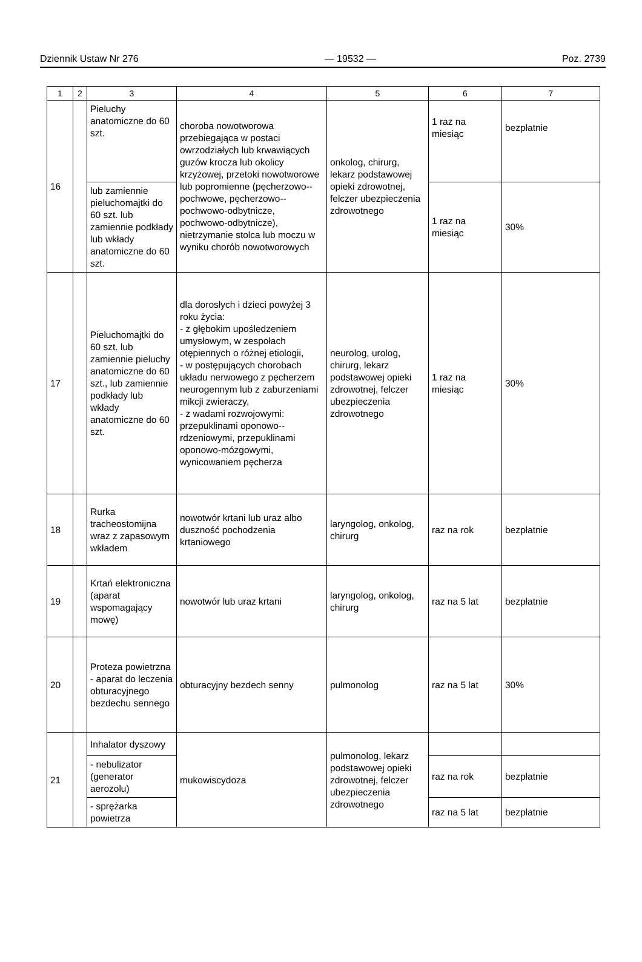Dziennik Ustaw Nr 276 — 19532 — Poz. 2739
| 1 | 2 | 3 | 4 | 5 | 6 | 7 |
| --- | --- | --- | --- | --- | --- | --- |
| 16 | | Pieluchy anatomiczne do 60 szt. | choroba nowotworowa przebiegająca w postaci owrzodziałych lub krwawiących guzów krocza lub okolicy krzyżowej, przetoki nowotworowe lub popromienne (pęcherzowo--pochwowe, pęcherzowo--pochwowo-odbytnicze, pochwowo-odbytnicze), nietrzymanie stolca lub moczu w wyniku chorób nowotworowych | onkolog, chirurg, lekarz podstawowej opieki zdrowotnej, felczer ubezpieczenia zdrowotnego | 1 raz na miesiąc | bezpłatnie |
| | | lub zamiennie pieluchomajtki do 60 szt. lub zamiennie podkłady lub wkłady anatomiczne do 60 szt. | | | 1 raz na miesiąc | 30% |
| 17 | | Pieluchomajtki do 60 szt. lub zamiennie pieluchy anatomiczne do 60 szt., lub zamiennie podkłady lub wkłady anatomiczne do 60 szt. | dla dorosłych i dzieci powyżej 3 roku życia: - z głębokim upośledzeniem umysłowym, w zespołach otępiennych o różnej etiologii, - w postępujących chorobach układu nerwowego z pęcherzem neurogennym lub z zaburzeniami mikcji zwieraczy, - z wadami rozwojowymi: przepuklinami oponowo--rdzeniowymi, przepuklinami oponowo-mózgowymi, wynicowaniem pęcherza | neurolog, urolog, chirurg, lekarz podstawowej opieki zdrowotnej, felczer ubezpieczenia zdrowotnego | 1 raz na miesiąc | 30% |
| 18 | | Rurka tracheostomijna wraz z zapasowym wkładem | nowotwór krtani lub uraz albo duszność pochodzenia krtaniowego | laryngolog, onkolog, chirurg | raz na rok | bezpłatnie |
| 19 | | Krtań elektroniczna (aparat wspomagający mowę) | nowotwór lub uraz krtani | laryngolog, onkolog, chirurg | raz na 5 lat | bezpłatnie |
| 20 | | Proteza powietrzna - aparat do leczenia obturacyjnego bezdechu sennego | obturacyjny bezdech senny | pulmonolog | raz na 5 lat | 30% |
| 21 | | Inhalator dyszowy | mukowiscydoza | pulmonolog, lekarz podstawowej opieki zdrowotnej, felczer ubezpieczenia zdrowotnego | | |
| | | - nebulizator (generator aerozolu) | | | raz na rok | bezpłatnie |
| | | - sprężarka powietrza | | | raz na 5 lat | bezpłatnie |